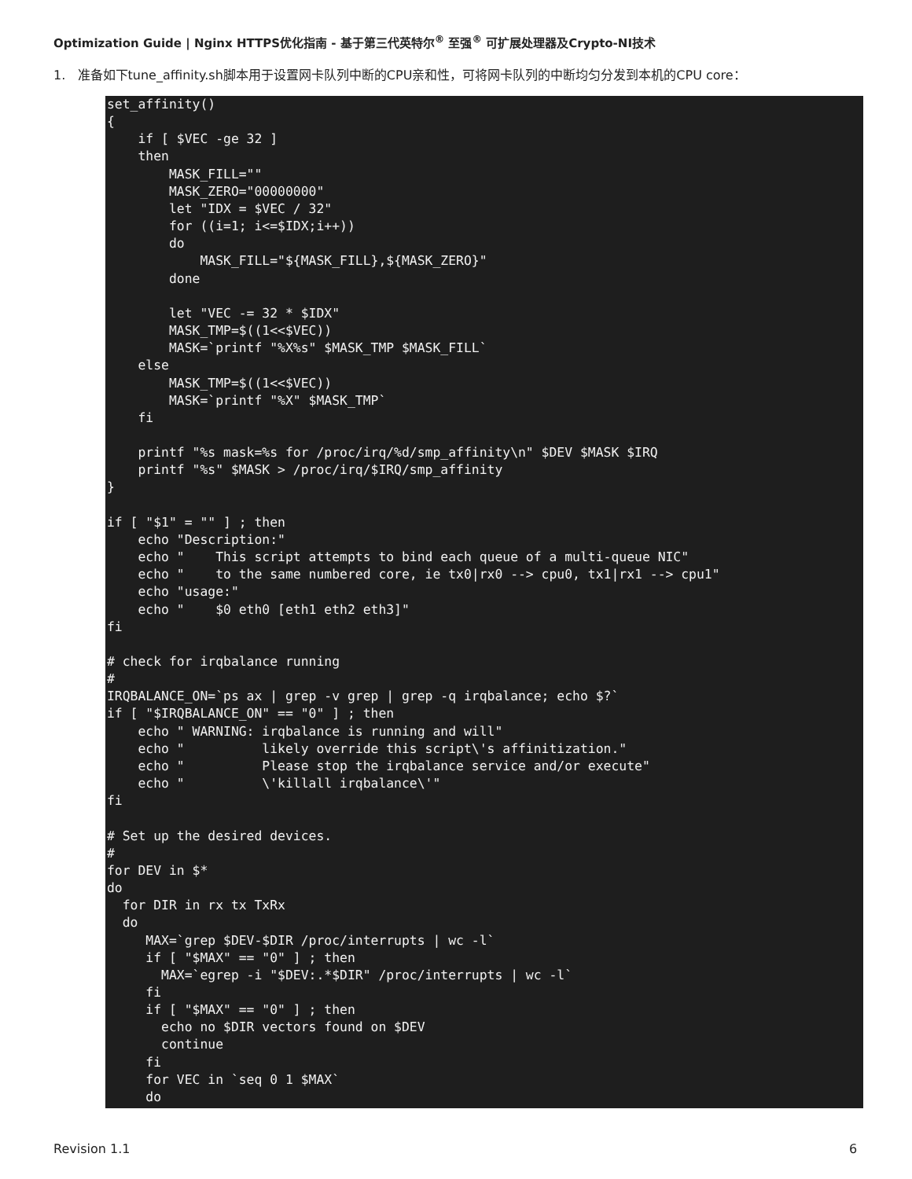Optimization Guide | Nginx HTTPS优化指南 - 基于第三代英特尔<sup>®</sup> 至强<sup>®</sup> 可扩展处理器及Crypto-NI技术
1. 准备如下tune_affinity.sh脚本用于设置网卡队列中断的CPU亲和性，可将网卡队列的中断均匀分发到本机的CPU core：
set_affinity()
{
    if [ $VEC -ge 32 ]
    then
        MASK_FILL=""
        MASK_ZERO="00000000"
        let "IDX = $VEC / 32"
        for ((i=1; i<=$IDX;i++))
        do
            MASK_FILL="${MASK_FILL},${MASK_ZERO}"
        done

        let "VEC -= 32 * $IDX"
        MASK_TMP=$((1<<$VEC))
        MASK=`printf "%X%s" $MASK_TMP $MASK_FILL`
    else
        MASK_TMP=$((1<<$VEC))
        MASK=`printf "%X" $MASK_TMP`
    fi

    printf "%s mask=%s for /proc/irq/%d/smp_affinity\n" $DEV $MASK $IRQ
    printf "%s" $MASK > /proc/irq/$IRQ/smp_affinity
}

if [ "$1" = "" ] ; then
    echo "Description:"
    echo "    This script attempts to bind each queue of a multi-queue NIC"
    echo "    to the same numbered core, ie tx0|rx0 --> cpu0, tx1|rx1 --> cpu1"
    echo "usage:"
    echo "    $0 eth0 [eth1 eth2 eth3]"
fi

# check for irqbalance running
#
IRQBALANCE_ON=`ps ax | grep -v grep | grep -q irqbalance; echo $?`
if [ "$IRQBALANCE_ON" == "0" ] ; then
    echo " WARNING: irqbalance is running and will"
    echo "          likely override this script\'s affinitization."
    echo "          Please stop the irqbalance service and/or execute"
    echo "          \'killall irqbalance\'"
fi

# Set up the desired devices.
#
for DEV in $*
do
  for DIR in rx tx TxRx
  do
     MAX=`grep $DEV-$DIR /proc/interrupts | wc -l`
     if [ "$MAX" == "0" ] ; then
       MAX=`egrep -i "$DEV:.*$DIR" /proc/interrupts | wc -l`
     fi
     if [ "$MAX" == "0" ] ; then
       echo no $DIR vectors found on $DEV
       continue
     fi
     for VEC in `seq 0 1 $MAX`
     do
Revision 1.1 6